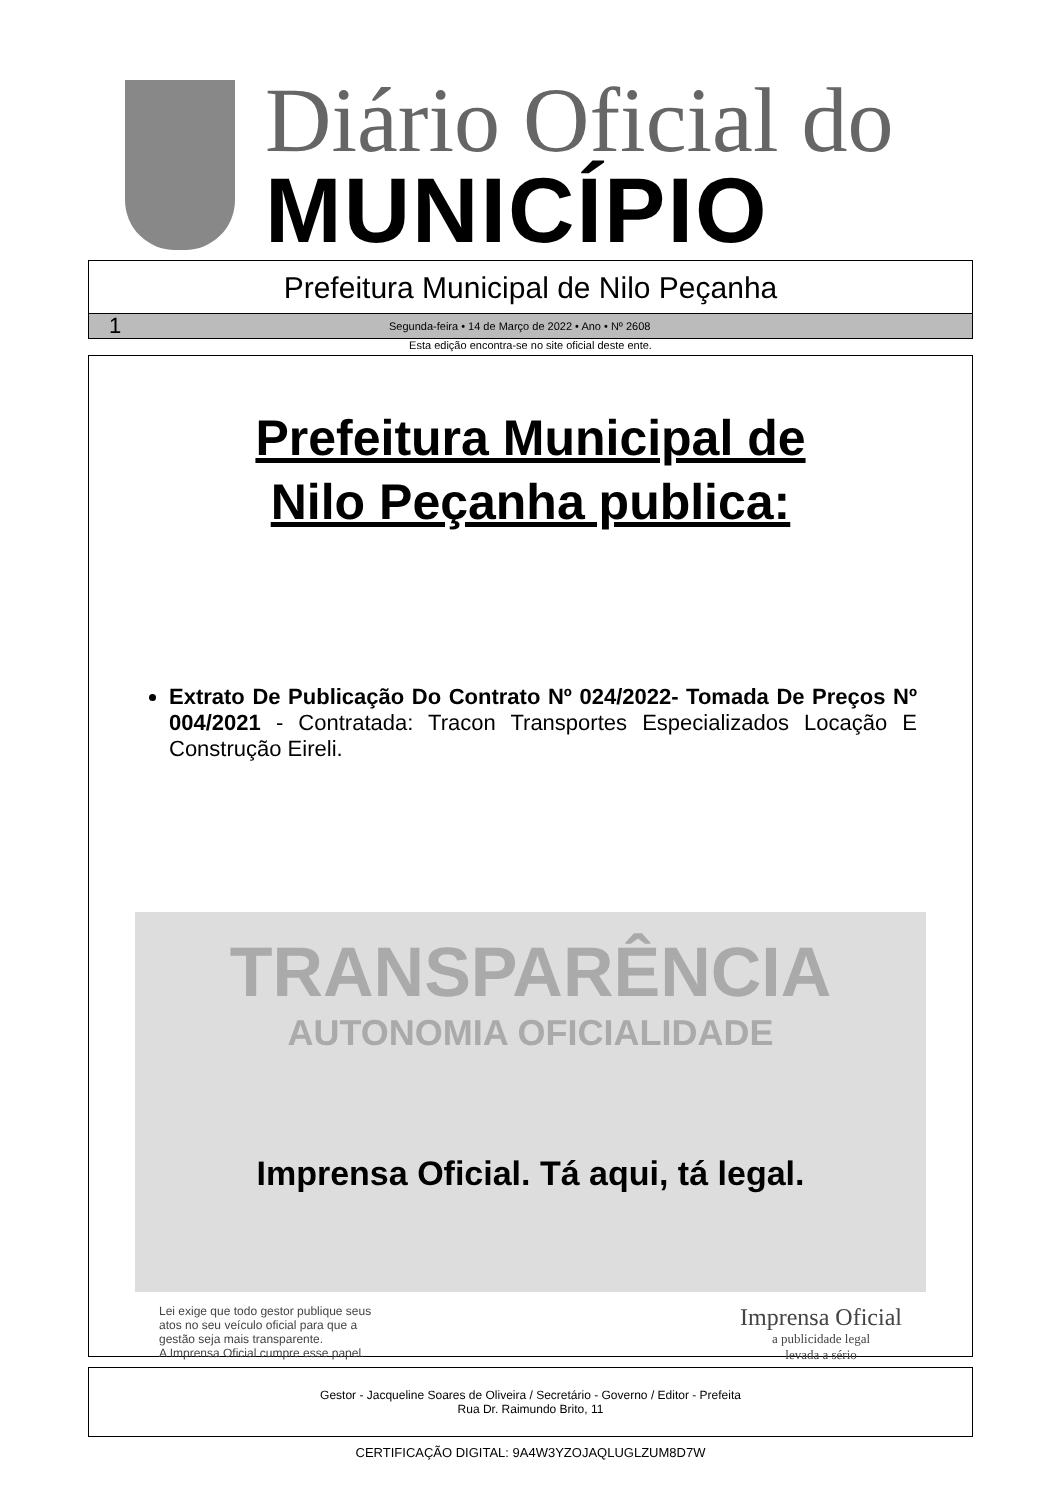Diário Oficial do
MUNICÍPIO
Prefeitura Municipal de Nilo Peçanha
1 Segunda-feira • 14 de Março de 2022 • Ano • Nº 2608
Esta edição encontra-se no site oficial deste ente.
Prefeitura Municipal de
Nilo Peçanha publica:
Extrato De Publicação Do Contrato Nº 024/2022- Tomada De Preços Nº 004/2021 - Contratada: Tracon Transportes Especializados Locação E Construção Eireli.
TRANSPARÊNCIA
AUTONOMIA OFICIALIDADE
Imprensa Oficial. Tá aqui, tá legal.
Lei exige que todo gestor publique seus
atos no seu veículo oficial para que a
gestão seja mais transparente.
A Imprensa Oficial cumpre esse papel.
Imprensa Oficial
a publicidade legal
levada a sério
Gestor - Jacqueline Soares de Oliveira / Secretário - Governo / Editor - Prefeita
Rua Dr. Raimundo Brito, 11
CERTIFICAÇÃO DIGITAL: 9A4W3YZOJAQLUGLZUM8D7W